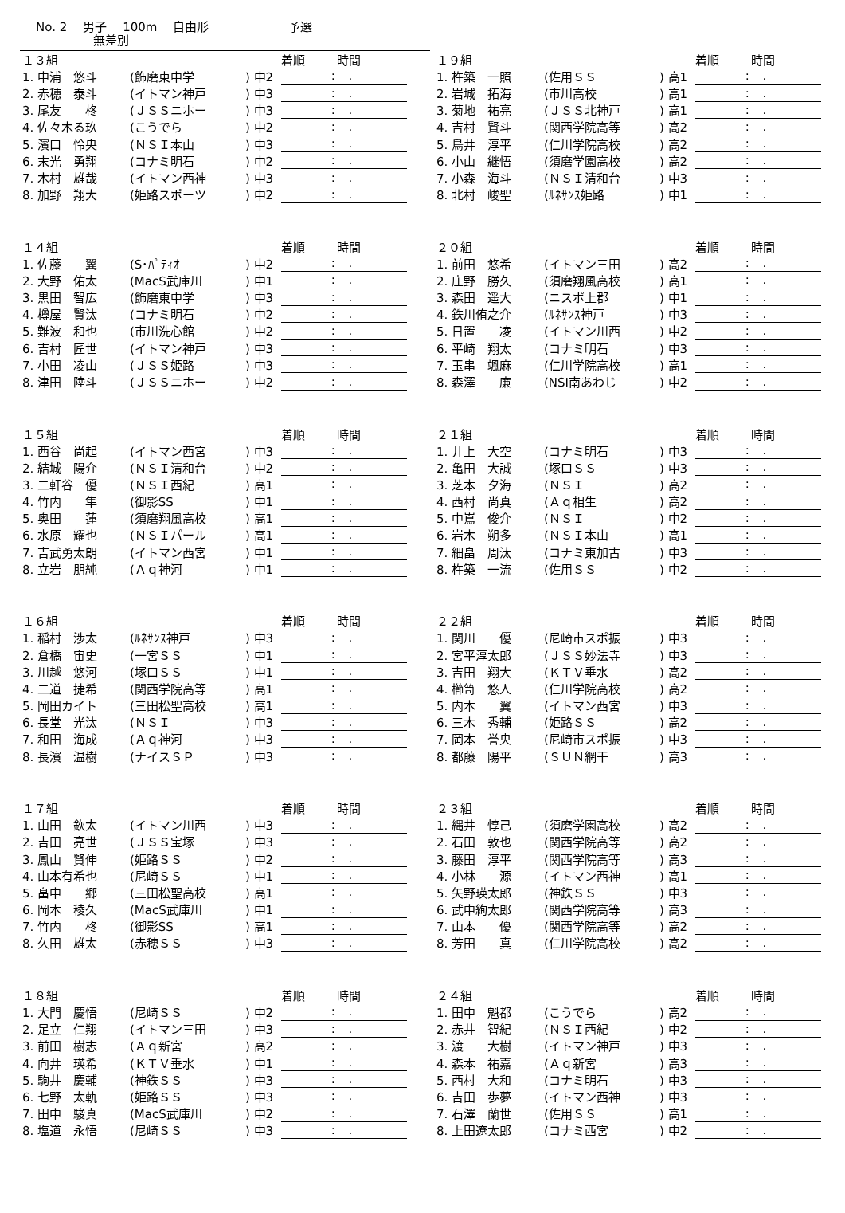No. 2 男子 100m 自由形 予選
無差別
| １３組 | | | 着順 時間 |
| --- | --- | --- | --- |
| 1. 中浦 悠斗 | (飾磨東中学 | ) 中2 | : . |
| 2. 赤穂 泰斗 | (イトマン神戸 | ) 中3 | : . |
| 3. 尾友 柊 | (ＪＳＳニホー | ) 中3 | : . |
| 4. 佐々木る玖 | (こうでら | ) 中2 | : . |
| 5. 濱口 怜央 | (ＮＳＩ本山 | ) 中3 | : . |
| 6. 末光 勇翔 | (コナミ明石 | ) 中2 | : . |
| 7. 木村 雄哉 | (イトマン西神 | ) 中3 | : . |
| 8. 加野 翔大 | (姫路スポーツ | ) 中2 | : . |
| １４組 | | | 着順 時間 |
| --- | --- | --- | --- |
| 1. 佐藤 翼 | (S･ﾊﾟﾃｨｵ | ) 中2 | : . |
| 2. 大野 佑太 | (MacS武庫川 | ) 中1 | : . |
| 3. 黒田 智広 | (飾磨東中学 | ) 中3 | : . |
| 4. 樽屋 賢汰 | (コナミ明石 | ) 中2 | : . |
| 5. 難波 和也 | (市川洗心館 | ) 中2 | : . |
| 6. 吉村 匠世 | (イトマン神戸 | ) 中3 | : . |
| 7. 小田 凌山 | (ＪＳＳ姫路 | ) 中3 | : . |
| 8. 津田 陸斗 | (ＪＳＳニホー | ) 中2 | : . |
| １５組 | | | 着順 時間 |
| --- | --- | --- | --- |
| 1. 西谷 尚起 | (イトマン西宮 | ) 中3 | : . |
| 2. 結城 陽介 | (ＮＳＩ清和台 | ) 中2 | : . |
| 3. 二軒谷 優 | (ＮＳＩ西紀 | ) 高1 | : . |
| 4. 竹内 隼 | (御影SS | ) 中1 | : . |
| 5. 奥田 蓮 | (須磨翔風高校 | ) 高1 | : . |
| 6. 水原 耀也 | (ＮＳＩパール | ) 高1 | : . |
| 7. 吉武勇太朗 | (イトマン西宮 | ) 中1 | : . |
| 8. 立岩 朋純 | (Ａｑ神河 | ) 中1 | : . |
| １６組 | | | 着順 時間 |
| --- | --- | --- | --- |
| 1. 稲村 渉太 | (ﾙﾈｻﾝｽ神戸 | ) 中3 | : . |
| 2. 倉橋 宙史 | (一宮ＳＳ | ) 中1 | : . |
| 3. 川越 悠河 | (塚口ＳＳ | ) 中1 | : . |
| 4. 二道 捷希 | (関西学院高等 | ) 高1 | : . |
| 5. 岡田カイト | (三田松聖高校 | ) 高1 | : . |
| 6. 長堂 光汰 | (ＮＳＩ | ) 中3 | : . |
| 7. 和田 海成 | (Ａｑ神河 | ) 中3 | : . |
| 8. 長濱 温樹 | (ナイスＳＰ | ) 中3 | : . |
| １７組 | | | 着順 時間 |
| --- | --- | --- | --- |
| 1. 山田 欽太 | (イトマン川西 | ) 中3 | : . |
| 2. 吉田 亮世 | (ＪＳＳ宝塚 | ) 中3 | : . |
| 3. 鳳山 賢伸 | (姫路ＳＳ | ) 中2 | : . |
| 4. 山本有希也 | (尼崎ＳＳ | ) 中1 | : . |
| 5. 畠中 郷 | (三田松聖高校 | ) 高1 | : . |
| 6. 岡本 稜久 | (MacS武庫川 | ) 中1 | : . |
| 7. 竹内 柊 | (御影SS | ) 高1 | : . |
| 8. 久田 雄太 | (赤穂ＳＳ | ) 中3 | : . |
| １８組 | | | 着順 時間 |
| --- | --- | --- | --- |
| 1. 大門 慶悟 | (尼崎ＳＳ | ) 中2 | : . |
| 2. 足立 仁翔 | (イトマン三田 | ) 中3 | : . |
| 3. 前田 樹志 | (Ａｑ新宮 | ) 高2 | : . |
| 4. 向井 瑛希 | (ＫＴＶ垂水 | ) 中1 | : . |
| 5. 駒井 慶輔 | (神鉄ＳＳ | ) 中3 | : . |
| 6. 七野 太軌 | (姫路ＳＳ | ) 中3 | : . |
| 7. 田中 駿真 | (MacS武庫川 | ) 中2 | : . |
| 8. 塩道 永悟 | (尼崎ＳＳ | ) 中3 | : . |
| １９組 | | | 着順 時間 |
| --- | --- | --- | --- |
| 1. 杵築 一照 | (佐用ＳＳ | ) 高1 | : . |
| 2. 岩城 拓海 | (市川高校 | ) 高1 | : . |
| 3. 菊地 祐亮 | (ＪＳＳ北神戸 | ) 高1 | : . |
| 4. 吉村 賢斗 | (関西学院高等 | ) 高2 | : . |
| 5. 鳥井 淳平 | (仁川学院高校 | ) 高2 | : . |
| 6. 小山 継悟 | (須磨学園高校 | ) 高2 | : . |
| 7. 小森 海斗 | (ＮＳＩ清和台 | ) 中3 | : . |
| 8. 北村 峻聖 | (ﾙﾈｻﾝｽ姫路 | ) 中1 | : . |
| ２０組 | | | 着順 時間 |
| --- | --- | --- | --- |
| 1. 前田 悠希 | (イトマン三田 | ) 高2 | : . |
| 2. 庄野 勝久 | (須磨翔風高校 | ) 高1 | : . |
| 3. 森田 遥大 | (ニスポ上郡 | ) 中1 | : . |
| 4. 鉄川侑之介 | (ﾙﾈｻﾝｽ神戸 | ) 中3 | : . |
| 5. 日置 凌 | (イトマン川西 | ) 中2 | : . |
| 6. 平崎 翔太 | (コナミ明石 | ) 中3 | : . |
| 7. 玉串 颯麻 | (仁川学院高校 | ) 高1 | : . |
| 8. 森澤 廉 | (NSI南あわじ | ) 中2 | : . |
| ２１組 | | | 着順 時間 |
| --- | --- | --- | --- |
| 1. 井上 大空 | (コナミ明石 | ) 中3 | : . |
| 2. 亀田 大誠 | (塚口ＳＳ | ) 中3 | : . |
| 3. 芝本 夕海 | (ＮＳＩ | ) 高2 | : . |
| 4. 西村 尚真 | (Ａｑ相生 | ) 高2 | : . |
| 5. 中嶌 俊介 | (ＮＳＩ | ) 中2 | : . |
| 6. 岩木 朔多 | (ＮＳＩ本山 | ) 高1 | : . |
| 7. 細畠 周汰 | (コナミ東加古 | ) 中3 | : . |
| 8. 杵築 一流 | (佐用ＳＳ | ) 中2 | : . |
| ２２組 | | | 着順 時間 |
| --- | --- | --- | --- |
| 1. 関川 優 | (尼崎市スポ振 | ) 中3 | : . |
| 2. 宮平淳太郎 | (ＪＳＳ妙法寺 | ) 中3 | : . |
| 3. 吉田 翔大 | (ＫＴＶ垂水 | ) 高2 | : . |
| 4. 櫛笥 悠人 | (仁川学院高校 | ) 高2 | : . |
| 5. 内本 翼 | (イトマン西宮 | ) 中3 | : . |
| 6. 三木 秀輔 | (姫路ＳＳ | ) 高2 | : . |
| 7. 岡本 誉央 | (尼崎市スポ振 | ) 中3 | : . |
| 8. 都藤 陽平 | (ＳＵＮ網干 | ) 高3 | : . |
| ２３組 | | | 着順 時間 |
| --- | --- | --- | --- |
| 1. 縄井 惇己 | (須磨学園高校 | ) 高2 | : . |
| 2. 石田 敦也 | (関西学院高等 | ) 高2 | : . |
| 3. 藤田 淳平 | (関西学院高等 | ) 高3 | : . |
| 4. 小林 源 | (イトマン西神 | ) 高1 | : . |
| 5. 矢野瑛太郎 | (神鉄ＳＳ | ) 中3 | : . |
| 6. 武中絢太郎 | (関西学院高等 | ) 高3 | : . |
| 7. 山本 優 | (関西学院高等 | ) 高2 | : . |
| 8. 芳田 真 | (仁川学院高校 | ) 高2 | : . |
| ２４組 | | | 着順 時間 |
| --- | --- | --- | --- |
| 1. 田中 魁都 | (こうでら | ) 高2 | : . |
| 2. 赤井 智紀 | (ＮＳＩ西紀 | ) 中2 | : . |
| 3. 渡 大樹 | (イトマン神戸 | ) 中3 | : . |
| 4. 森本 祐嘉 | (Ａｑ新宮 | ) 高3 | : . |
| 5. 西村 大和 | (コナミ明石 | ) 中3 | : . |
| 6. 吉田 歩夢 | (イトマン西神 | ) 中3 | : . |
| 7. 石澤 蘭世 | (佐用ＳＳ | ) 高1 | : . |
| 8. 上田遼太郎 | (コナミ西宮 | ) 中2 | : . |